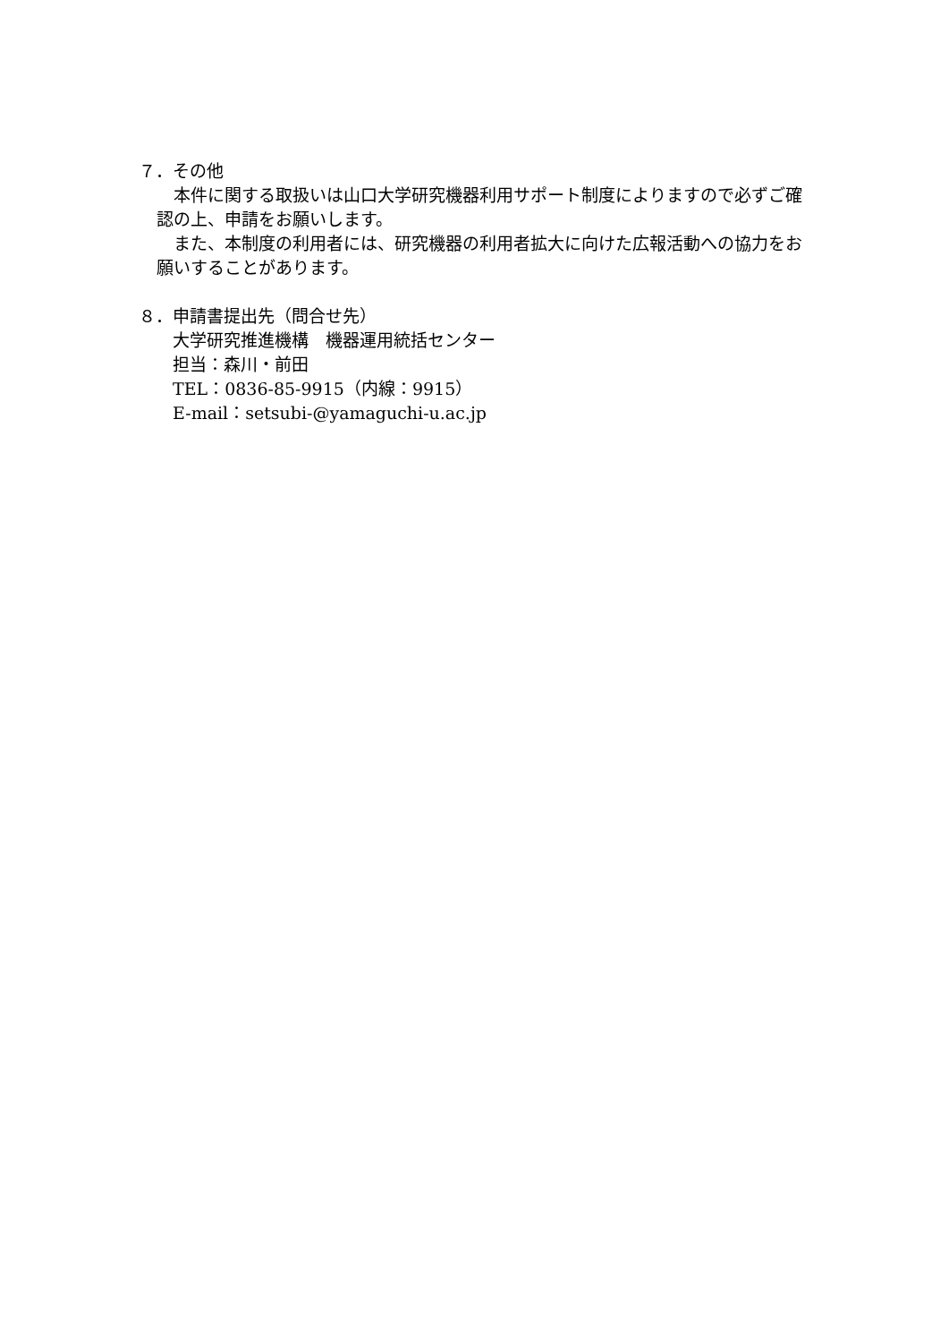７．その他
　本件に関する取扱いは山口大学研究機器利用サポート制度によりますので必ずご確認の上、申請をお願いします。
　また、本制度の利用者には、研究機器の利用者拡大に向けた広報活動への協力をお願いすることがあります。
８．申請書提出先（問合せ先）
大学研究推進機構　機器運用統括センター
担当：森川・前田
TEL：0836-85-9915（内線：9915）
E-mail：setsubi-@yamaguchi-u.ac.jp